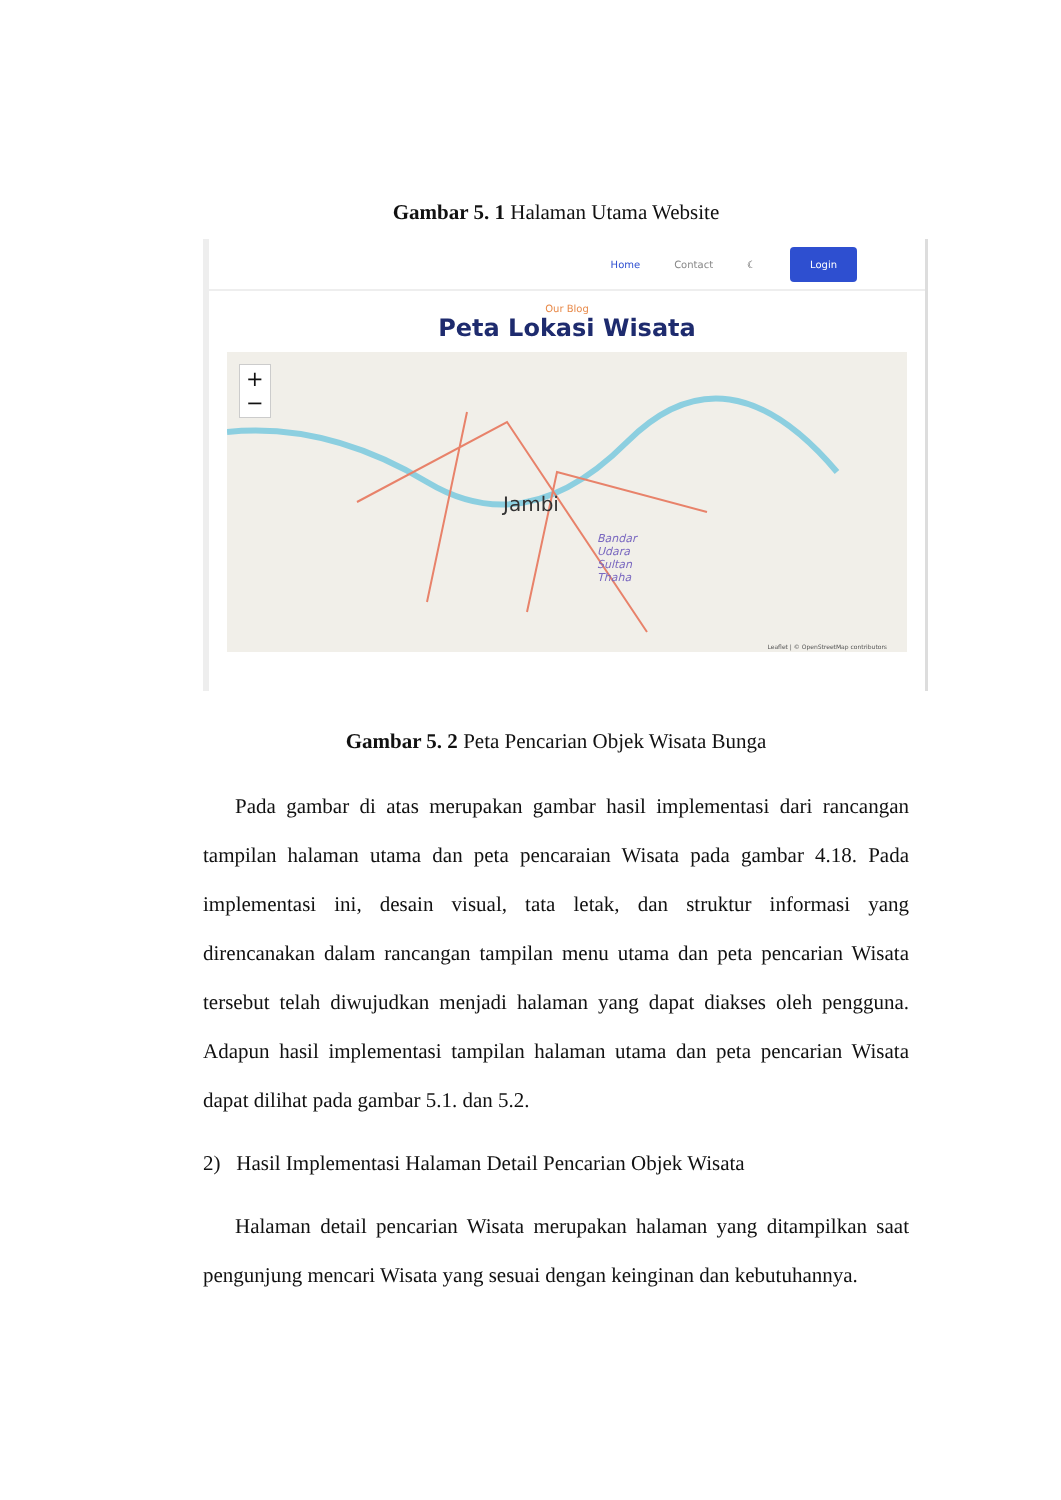Gambar 5. 1 Halaman Utama Website
Home Contact ☾ Login
Our Blog
Peta Lokasi Wisata
+
−
Jambi
Bandar
Udara
Sultan
Thaha
Leaflet | © OpenStreetMap contributors
Gambar 5. 2 Peta Pencarian Objek Wisata Bunga
Pada gambar di atas merupakan gambar hasil implementasi dari rancangan tampilan halaman utama dan peta pencaraian Wisata pada gambar 4.18. Pada implementasi ini, desain visual, tata letak, dan struktur informasi yang direncanakan dalam rancangan tampilan menu utama dan peta pencarian Wisata tersebut telah diwujudkan menjadi halaman yang dapat diakses oleh pengguna. Adapun hasil implementasi tampilan halaman utama dan peta pencarian Wisata dapat dilihat pada gambar 5.1. dan 5.2.
2) Hasil Implementasi Halaman Detail Pencarian Objek Wisata
Halaman detail pencarian Wisata merupakan halaman yang ditampilkan saat pengunjung mencari Wisata yang sesuai dengan keinginan dan kebutuhannya.